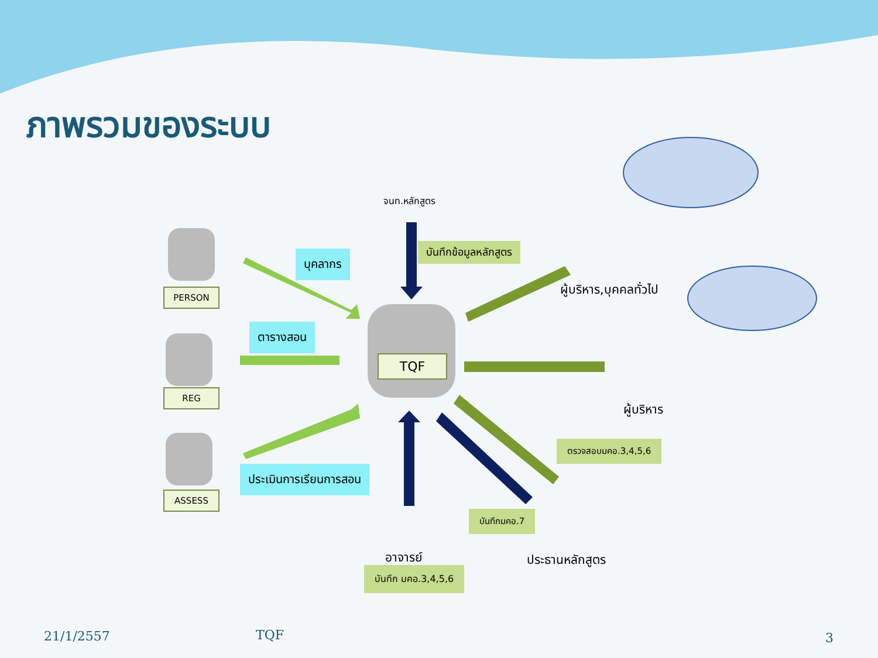ภาพรวมของระบบ
จนท.หลักสูตร
บันทึกข้อมูลหลักสูตร
บุคลากร
PERSON
ตารางสอน
TQF
REG
ประเมินการเรียนการสอน
ASSESS
ผู้บริหาร,บุคคลทั่วไป
ผู้บริหาร
ตรวจสอบมคอ.3,4,5,6
บันทึกมคอ.7
อาจารย์
บันทึก มคอ.3,4,5,6
ประธานหลักสูตร
21/1/2557 TQF 3